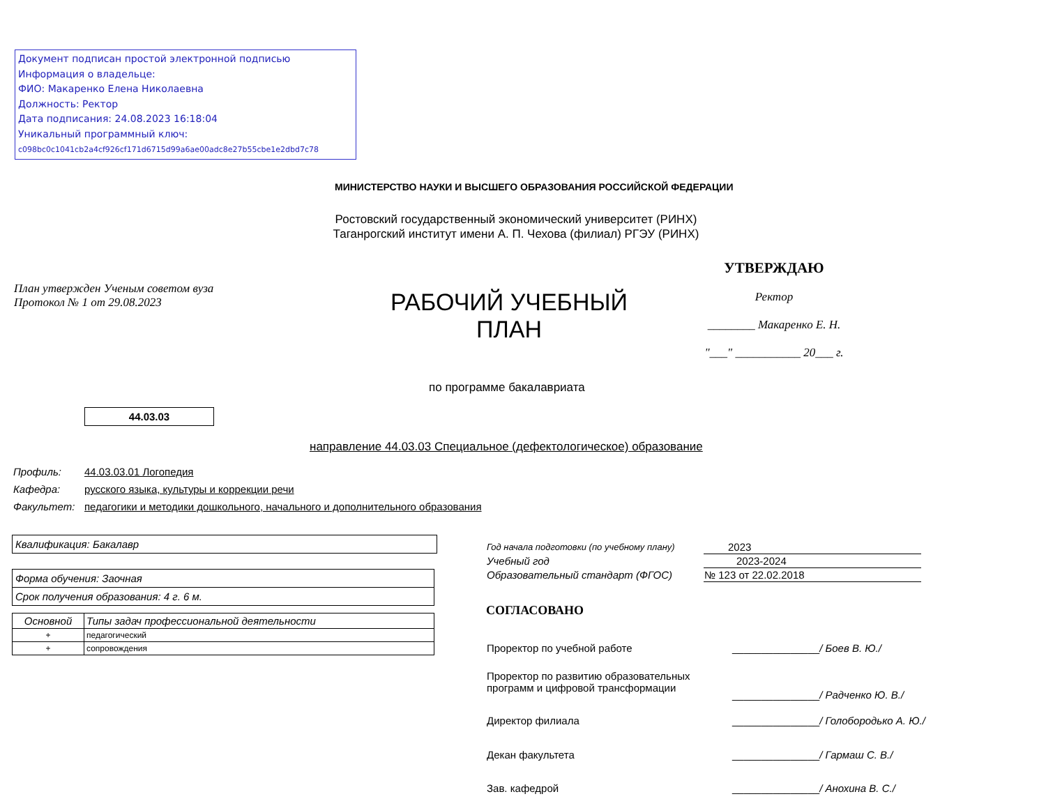Документ подписан простой электронной подписью
Информация о владельце:
ФИО: Макаренко Елена Николаевна
Должность: Ректор
Дата подписания: 24.08.2023 16:18:04
Уникальный программный ключ:
c098bc0c1041cb2a4cf926cf171d6715d99a6ae00adc8e27b55cbe1e2dbd7c78
МИНИСТЕРСТВО НАУКИ И ВЫСШЕГО ОБРАЗОВАНИЯ РОССИЙСКОЙ ФЕДЕРАЦИИ
Ростовский государственный экономический университет (РИНХ)
Таганрогский институт имени А. П. Чехова (филиал) РГЭУ (РИНХ)
План утвержден Ученым советом вуза
Протокол № 1 от 29.08.2023
РАБОЧИЙ УЧЕБНЫЙ
ПЛАН
УТВЕРЖДАЮ
Ректор
________ Макаренко Е. Н.
"___" ___________ 20___ г.
по программе бакалавриата
44.03.03
направление 44.03.03 Специальное (дефектологическое) образование
| Профиль: | 44.03.03.01 Логопедия |
| Кафедра: | русского языка, культуры и коррекции речи |
| Факультет: | педагогики и методики дошкольного, начального и дополнительного образования |
Квалификация: Бакалавр
| Форма обучения: Заочная |
| Срок получения образования: 4 г. 6 м. |
| Основной | Типы задач профессиональной деятельности |
| --- | --- |
| + | педагогический |
| + | сопровождения |
| Год начала подготовки (по учебному плану) | 2023 |
| Учебный год | 2023-2024 |
| Образовательный стандарт (ФГОС) | № 123 от 22.02.2018 |
СОГЛАСОВАНО
| Проректор по учебной работе | _______________ / Боев В. Ю./ |
| Проректор по развитию образовательных программ и цифровой трансформации | _______________ / Радченко Ю. В./ |
| Директор филиала | _______________ / Голобородько А. Ю./ |
| Декан факультета | _______________ / Гармаш С. В./ |
| Зав. кафедрой | _______________ / Анохина В. С./ |